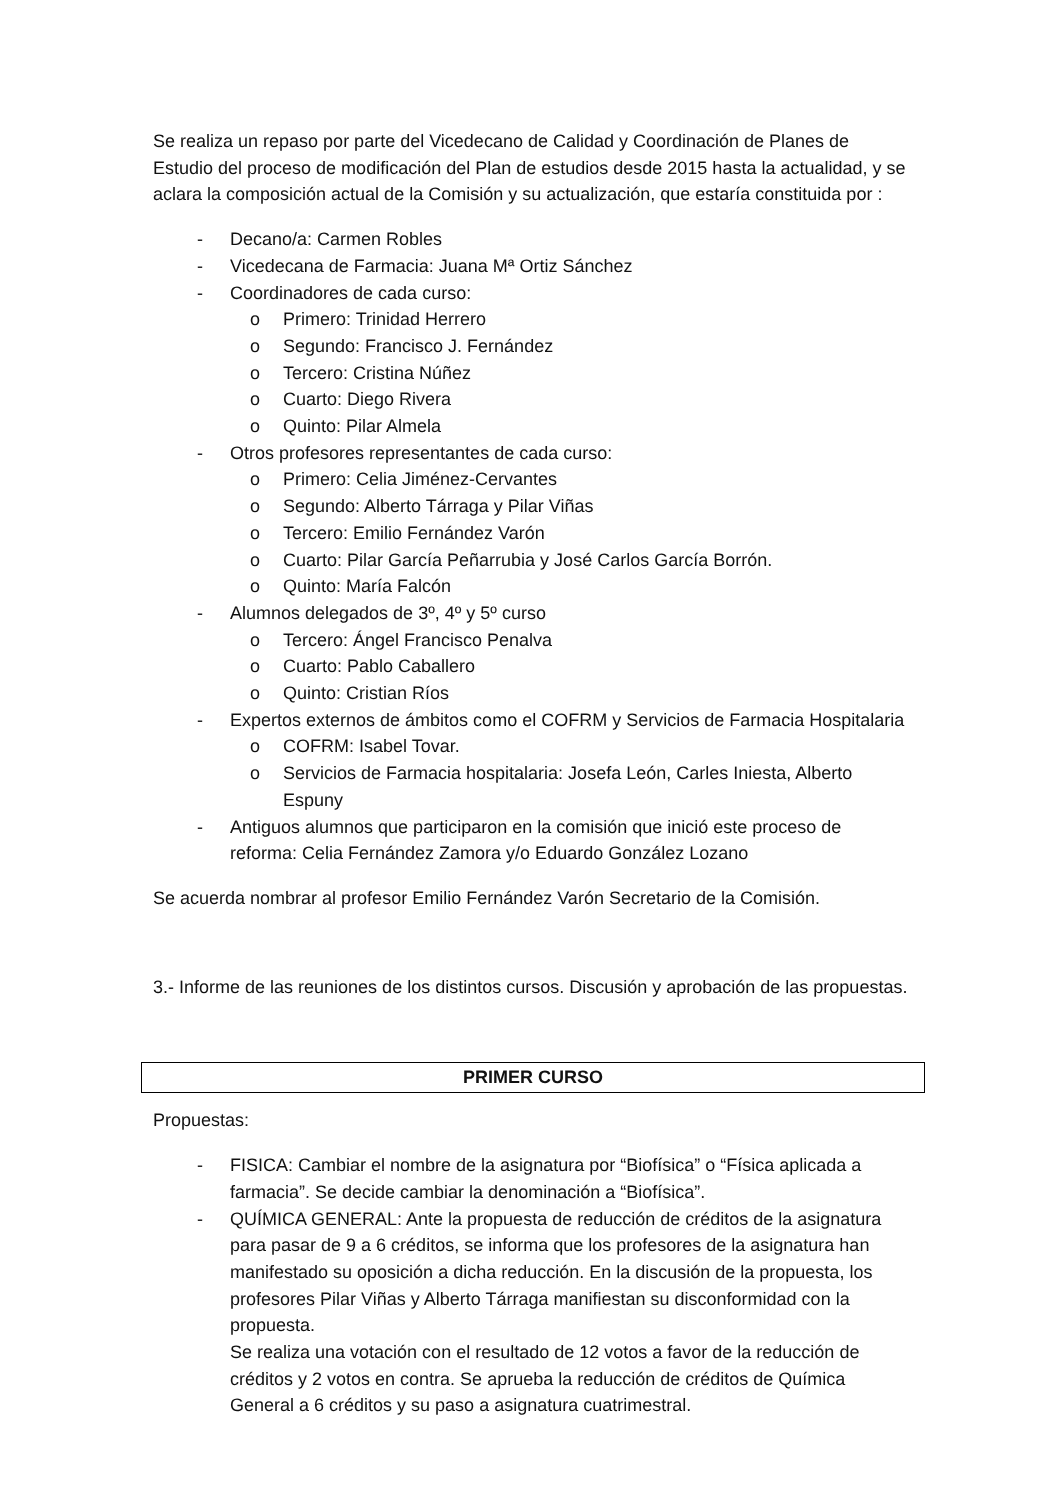Se realiza un repaso por parte del Vicedecano de Calidad y Coordinación de Planes de Estudio del proceso de modificación del Plan de estudios desde 2015 hasta la actualidad, y se aclara la composición actual de la Comisión y su actualización, que estaría constituida por :
- Decano/a: Carmen Robles
- Vicedecana de Farmacia: Juana Mª Ortiz Sánchez
- Coordinadores de cada curso:
o Primero: Trinidad Herrero
o Segundo: Francisco J. Fernández
o Tercero: Cristina Núñez
o Cuarto: Diego Rivera
o Quinto: Pilar Almela
- Otros profesores representantes de cada curso:
o Primero: Celia Jiménez-Cervantes
o Segundo: Alberto Tárraga y Pilar Viñas
o Tercero: Emilio Fernández Varón
o Cuarto: Pilar García Peñarrubia y José Carlos García Borrón.
o Quinto: María Falcón
- Alumnos delegados de 3º, 4º y 5º curso
o Tercero: Ángel Francisco Penalva
o Cuarto: Pablo Caballero
o Quinto: Cristian Ríos
- Expertos externos de ámbitos como el COFRM y Servicios de Farmacia Hospitalaria
o COFRM: Isabel Tovar.
o Servicios de Farmacia hospitalaria: Josefa León, Carles Iniesta, Alberto Espuny
- Antiguos alumnos que participaron en la comisión que inició este proceso de reforma: Celia Fernández Zamora y/o Eduardo González Lozano
Se acuerda nombrar al profesor Emilio Fernández Varón Secretario de la Comisión.
3.- Informe de las reuniones de los distintos cursos. Discusión y aprobación de las propuestas.
PRIMER CURSO
Propuestas:
- FISICA: Cambiar el nombre de la asignatura por “Biofísica” o “Física aplicada a farmacia”. Se decide cambiar la denominación a “Biofísica”.
- QUÍMICA GENERAL: Ante la propuesta de reducción de créditos de la asignatura para pasar de 9 a 6 créditos, se informa que los profesores de la asignatura han manifestado su oposición a dicha reducción. En la discusión de la propuesta, los profesores Pilar Viñas y Alberto Tárraga manifiestan su disconformidad con la propuesta.
Se realiza una votación con el resultado de 12 votos a favor de la reducción de créditos y 2 votos en contra. Se aprueba la reducción de créditos de Química General a 6 créditos y su paso a asignatura cuatrimestral.